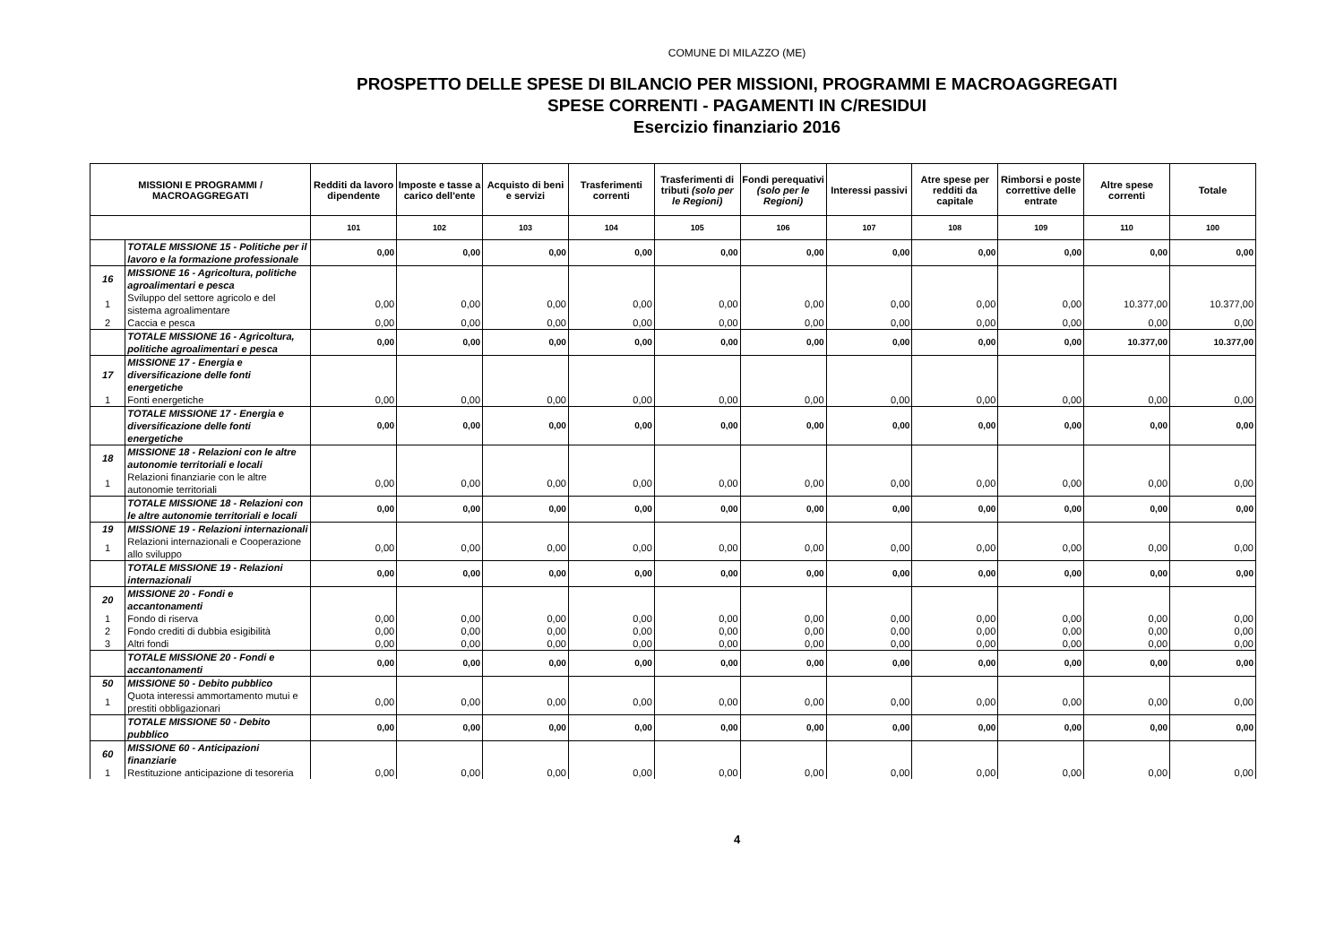COMUNE DI MILAZZO (ME)
PROSPETTO DELLE SPESE DI BILANCIO PER MISSIONI, PROGRAMMI E MACROAGGREGATI
SPESE CORRENTI - PAGAMENTI IN C/RESIDUI
Esercizio finanziario 2016
| MISSIONI E PROGRAMMI / MACROAGGREGATI | | Redditi da lavoro dipendente | Imposte e tasse a carico dell'ente | Acquisto di beni e servizi | Trasferimenti correnti | Trasferimenti di tributi (solo per le Regioni) | Fondi perequativi (solo per le Regioni) | Interessi passivi | Atre spese per redditi da capitale | Rimborsi e poste correttive delle entrate | Altre spese correnti | Totale |
| --- | --- | --- | --- | --- | --- | --- | --- | --- | --- | --- | --- | --- |
| | | 101 | 102 | 103 | 104 | 105 | 106 | 107 | 108 | 109 | 110 | 100 |
| | TOTALE MISSIONE 15 - Politiche per il lavoro e la formazione professionale | 0,00 | 0,00 | 0,00 | 0,00 | 0,00 | 0,00 | 0,00 | 0,00 | 0,00 | 0,00 | 0,00 |
| 16 | MISSIONE 16 - Agricoltura, politiche agroalimentari e pesca | | | | | | | | | | | |
| 1 | Sviluppo del settore agricolo e del sistema agroalimentare | 0,00 | 0,00 | 0,00 | 0,00 | 0,00 | 0,00 | 0,00 | 0,00 | 0,00 | 10.377,00 | 10.377,00 |
| 2 | Caccia e pesca | 0,00 | 0,00 | 0,00 | 0,00 | 0,00 | 0,00 | 0,00 | 0,00 | 0,00 | 0,00 | 0,00 |
| | TOTALE MISSIONE 16 - Agricoltura, politiche agroalimentari e pesca | 0,00 | 0,00 | 0,00 | 0,00 | 0,00 | 0,00 | 0,00 | 0,00 | 0,00 | 10.377,00 | 10.377,00 |
| 17 | MISSIONE 17 - Energia e diversificazione delle fonti energetiche | | | | | | | | | | | |
| 1 | Fonti energetiche | 0,00 | 0,00 | 0,00 | 0,00 | 0,00 | 0,00 | 0,00 | 0,00 | 0,00 | 0,00 | 0,00 |
| | TOTALE MISSIONE 17 - Energia e diversificazione delle fonti energetiche | 0,00 | 0,00 | 0,00 | 0,00 | 0,00 | 0,00 | 0,00 | 0,00 | 0,00 | 0,00 | 0,00 |
| 18 | MISSIONE 18 - Relazioni con le altre autonomie territoriali e locali | | | | | | | | | | | |
| 1 | Relazioni finanziarie con le altre autonomie territoriali | 0,00 | 0,00 | 0,00 | 0,00 | 0,00 | 0,00 | 0,00 | 0,00 | 0,00 | 0,00 | 0,00 |
| | TOTALE MISSIONE 18 - Relazioni con le altre autonomie territoriali e locali | 0,00 | 0,00 | 0,00 | 0,00 | 0,00 | 0,00 | 0,00 | 0,00 | 0,00 | 0,00 | 0,00 |
| 19 | MISSIONE 19 - Relazioni internazionali | | | | | | | | | | | |
| 1 | Relazioni internazionali e Cooperazione allo sviluppo | 0,00 | 0,00 | 0,00 | 0,00 | 0,00 | 0,00 | 0,00 | 0,00 | 0,00 | 0,00 | 0,00 |
| | TOTALE MISSIONE 19 - Relazioni internazionali | 0,00 | 0,00 | 0,00 | 0,00 | 0,00 | 0,00 | 0,00 | 0,00 | 0,00 | 0,00 | 0,00 |
| 20 | MISSIONE 20 - Fondi e accantonamenti | | | | | | | | | | | |
| 1 | Fondo di riserva | 0,00 | 0,00 | 0,00 | 0,00 | 0,00 | 0,00 | 0,00 | 0,00 | 0,00 | 0,00 | 0,00 |
| 2 | Fondo crediti di dubbia esigibilità | 0,00 | 0,00 | 0,00 | 0,00 | 0,00 | 0,00 | 0,00 | 0,00 | 0,00 | 0,00 | 0,00 |
| 3 | Altri fondi | 0,00 | 0,00 | 0,00 | 0,00 | 0,00 | 0,00 | 0,00 | 0,00 | 0,00 | 0,00 | 0,00 |
| | TOTALE MISSIONE 20 - Fondi e accantonamenti | 0,00 | 0,00 | 0,00 | 0,00 | 0,00 | 0,00 | 0,00 | 0,00 | 0,00 | 0,00 | 0,00 |
| 50 | MISSIONE 50 - Debito pubblico | | | | | | | | | | | |
| 1 | Quota interessi ammortamento mutui e prestiti obbligazionari | 0,00 | 0,00 | 0,00 | 0,00 | 0,00 | 0,00 | 0,00 | 0,00 | 0,00 | 0,00 | 0,00 |
| | TOTALE MISSIONE 50 - Debito pubblico | 0,00 | 0,00 | 0,00 | 0,00 | 0,00 | 0,00 | 0,00 | 0,00 | 0,00 | 0,00 | 0,00 |
| 60 | MISSIONE 60 - Anticipazioni finanziarie | | | | | | | | | | | |
| 1 | Restituzione anticipazione di tesoreria | 0,00 | 0,00 | 0,00 | 0,00 | 0,00 | 0,00 | 0,00 | 0,00 | 0,00 | 0,00 | 0,00 |
4